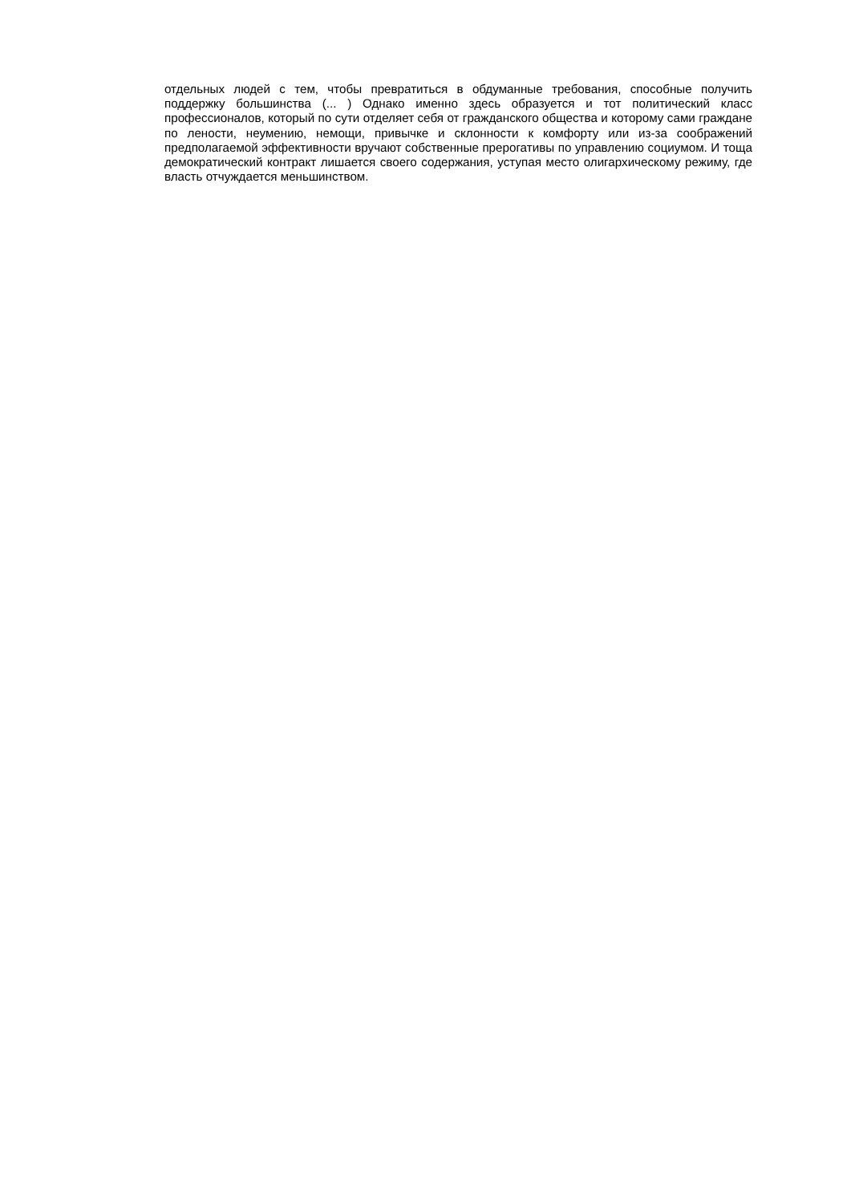отдельных людей с тем, чтобы превратиться в обдуманные требования, способные получить поддержку большинства (... ) Однако именно здесь образуется и тот политический класс профессионалов, который по сути отделяет себя от гражданского общества и которому сами граждане по лености, неумению, немощи, привычке и склонности к комфорту или из-за соображений предполагаемой эффективности вручают собственные прерогативы по управлению социумом. И тоща демократический контракт лишается своего содержания, уступая место олигархическому режиму, где власть отчуждается меньшинством.